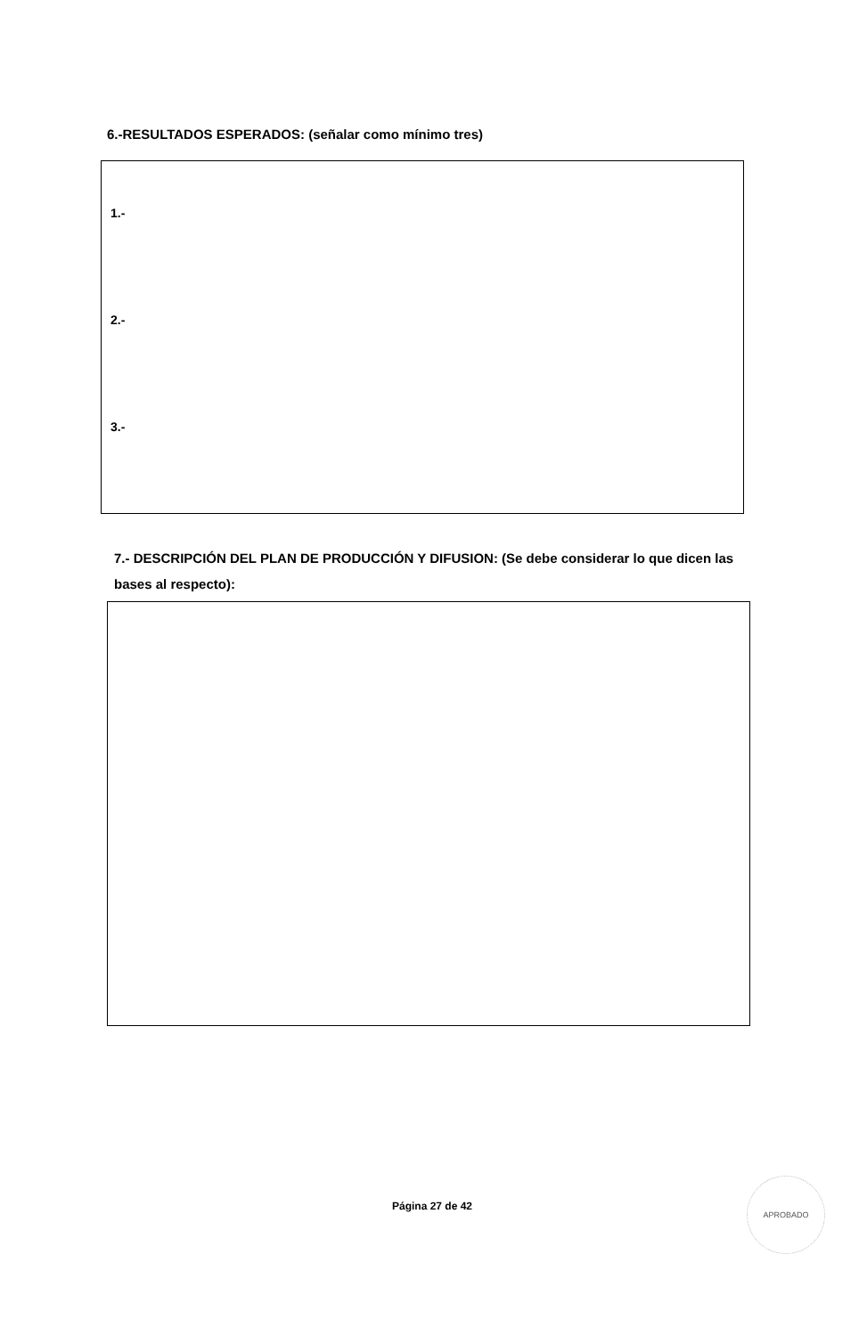6.-RESULTADOS ESPERADOS: (señalar como mínimo tres)
1.-
2.-
3.-
7.- DESCRIPCIÓN DEL PLAN DE PRODUCCIÓN Y DIFUSION: (Se debe considerar lo que dicen las bases al respecto):
Página 27 de 42
APROBADO